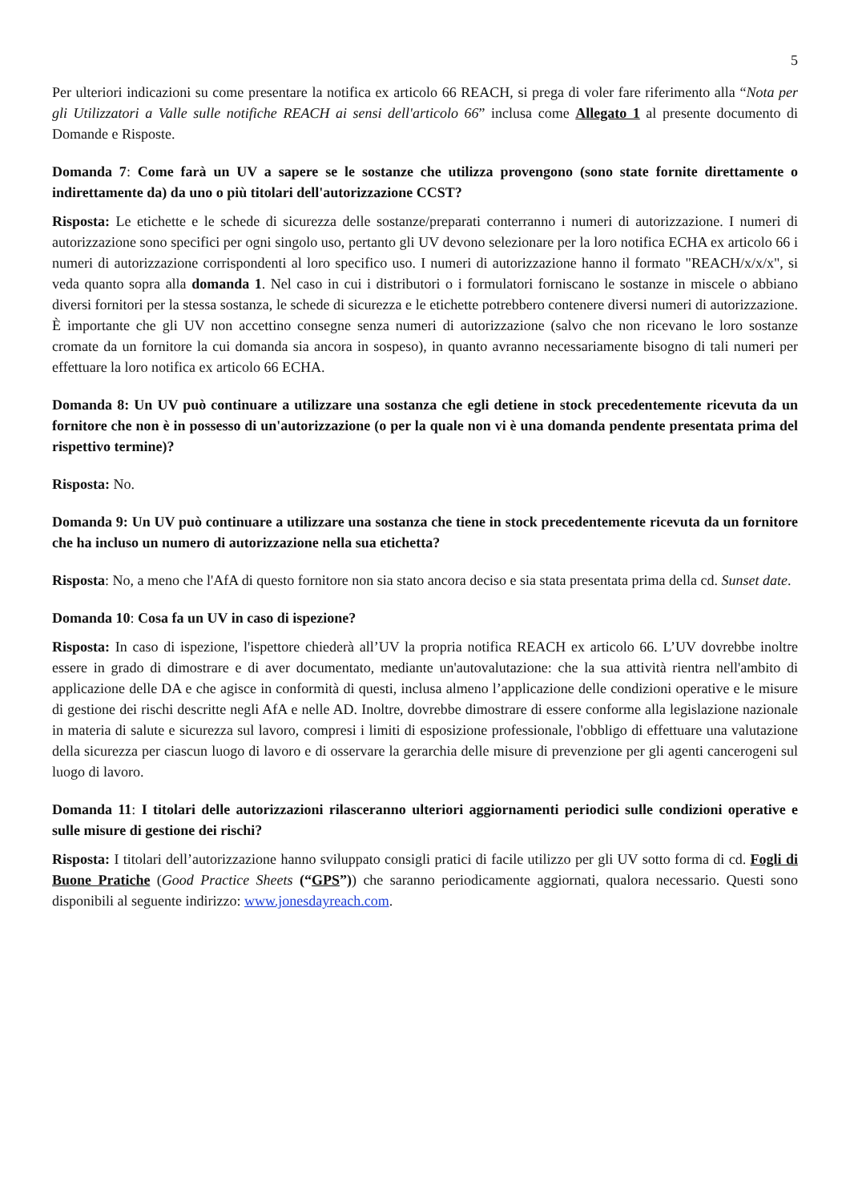5
Per ulteriori indicazioni su come presentare la notifica ex articolo 66 REACH, si prega di voler fare riferimento alla “Nota per gli Utilizzatori a Valle sulle notifiche REACH ai sensi dell'articolo 66” inclusa come Allegato 1 al presente documento di Domande e Risposte.
Domanda 7: Come farà un UV a sapere se le sostanze che utilizza provengono (sono state fornite direttamente o indirettamente da) da uno o più titolari dell'autorizzazione CCST?
Risposta: Le etichette e le schede di sicurezza delle sostanze/preparati conterranno i numeri di autorizzazione. I numeri di autorizzazione sono specifici per ogni singolo uso, pertanto gli UV devono selezionare per la loro notifica ECHA ex articolo 66 i numeri di autorizzazione corrispondenti al loro specifico uso. I numeri di autorizzazione hanno il formato "REACH/x/x/x", si veda quanto sopra alla domanda 1. Nel caso in cui i distributori o i formulatori forniscano le sostanze in miscele o abbiano diversi fornitori per la stessa sostanza, le schede di sicurezza e le etichette potrebbero contenere diversi numeri di autorizzazione. È importante che gli UV non accettino consegne senza numeri di autorizzazione (salvo che non ricevano le loro sostanze cromate da un fornitore la cui domanda sia ancora in sospeso), in quanto avranno necessariamente bisogno di tali numeri per effettuare la loro notifica ex articolo 66 ECHA.
Domanda 8: Un UV può continuare a utilizzare una sostanza che egli detiene in stock precedentemente ricevuta da un fornitore che non è in possesso di un'autorizzazione (o per la quale non vi è una domanda pendente presentata prima del rispettivo termine)?
Risposta: No.
Domanda 9: Un UV può continuare a utilizzare una sostanza che tiene in stock precedentemente ricevuta da un fornitore che ha incluso un numero di autorizzazione nella sua etichetta?
Risposta: No, a meno che l'AfA di questo fornitore non sia stato ancora deciso e sia stata presentata prima della cd. Sunset date.
Domanda 10: Cosa fa un UV in caso di ispezione?
Risposta: In caso di ispezione, l'ispettore chiederà all’UV la propria notifica REACH ex articolo 66. L’UV dovrebbe inoltre essere in grado di dimostrare e di aver documentato, mediante un'autovalutazione: che la sua attività rientra nell'ambito di applicazione delle DA e che agisce in conformità di questi, inclusa almeno l’applicazione delle condizioni operative e le misure di gestione dei rischi descritte negli AfA e nelle AD. Inoltre, dovrebbe dimostrare di essere conforme alla legislazione nazionale in materia di salute e sicurezza sul lavoro, compresi i limiti di esposizione professionale, l'obbligo di effettuare una valutazione della sicurezza per ciascun luogo di lavoro e di osservare la gerarchia delle misure di prevenzione per gli agenti cancerogeni sul luogo di lavoro.
Domanda 11: I titolari delle autorizzazioni rilasceranno ulteriori aggiornamenti periodici sulle condizioni operative e sulle misure di gestione dei rischi?
Risposta: I titolari dell’autorizzazione hanno sviluppato consigli pratici di facile utilizzo per gli UV sotto forma di cd. Fogli di Buone Pratiche (Good Practice Sheets (“GPS”)) che saranno periodicamente aggiornati, qualora necessario. Questi sono disponibili al seguente indirizzo: www.jonesdayreach.com.